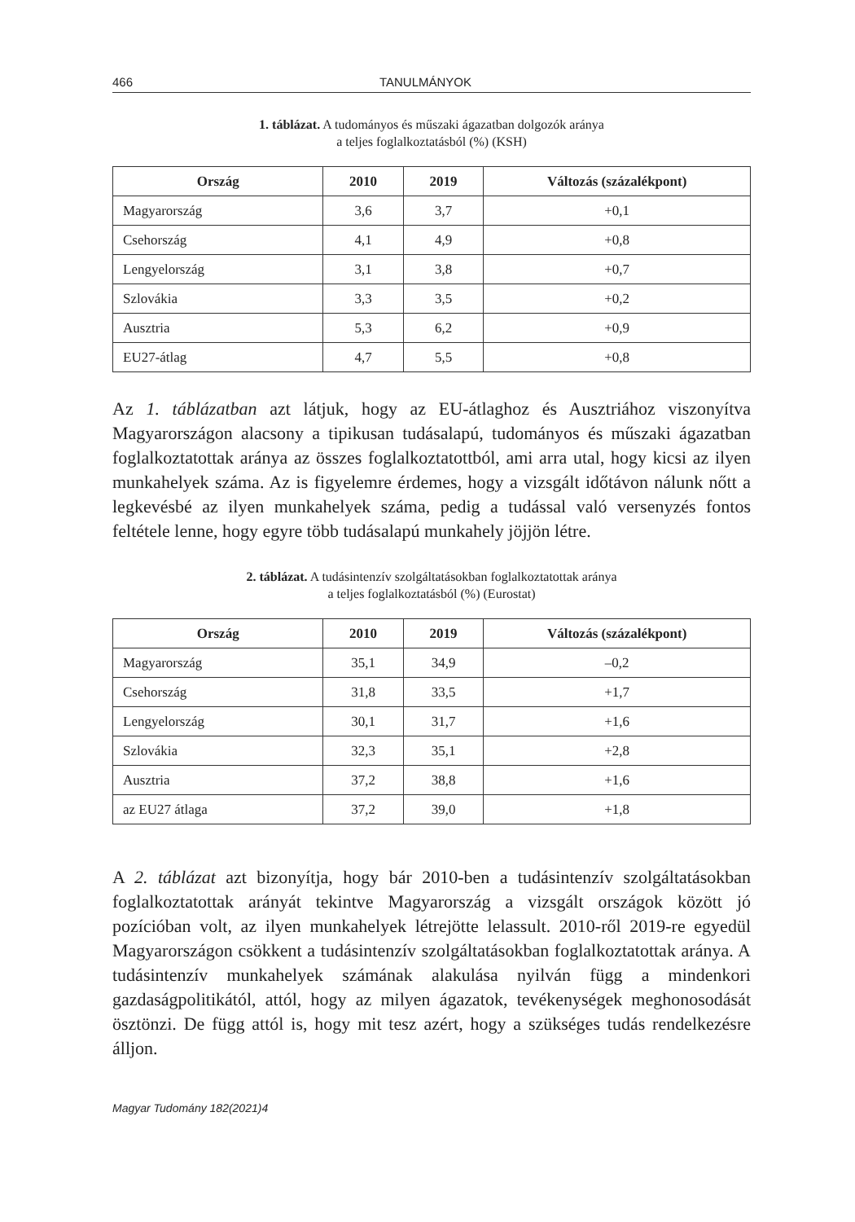466 TANULMÁNYOK
1. táblázat. A tudományos és műszaki ágazatban dolgozók aránya
a teljes foglalkoztatásból (%) (KSH)
| Ország | 2010 | 2019 | Változás (százalékpont) |
| --- | --- | --- | --- |
| Magyarország | 3,6 | 3,7 | +0,1 |
| Csehország | 4,1 | 4,9 | +0,8 |
| Lengyelország | 3,1 | 3,8 | +0,7 |
| Szlovákia | 3,3 | 3,5 | +0,2 |
| Ausztria | 5,3 | 6,2 | +0,9 |
| EU27-átlag | 4,7 | 5,5 | +0,8 |
Az 1. táblázatban azt látjuk, hogy az EU-átlaghoz és Ausztriához viszonyítva Magyarországon alacsony a tipikusan tudásalapú, tudományos és műszaki ága­zatban foglalkoztatottak aránya az összes foglalkoztatottból, ami arra utal, hogy kicsi az ilyen munkahelyek száma. Az is figyelemre érdemes, hogy a vizsgált időtávon nálunk nőtt a legkevésbé az ilyen munkahelyek száma, pedig a tudással való versenyzés fontos feltétele lenne, hogy egyre több tudásalapú munkahely jöjjön létre.
2. táblázat. A tudásintenzív szolgáltatásokban foglalkoztatottak aránya
a teljes foglalkoztatásból (%) (Eurostat)
| Ország | 2010 | 2019 | Változás (százalékpont) |
| --- | --- | --- | --- |
| Magyarország | 35,1 | 34,9 | –0,2 |
| Csehország | 31,8 | 33,5 | +1,7 |
| Lengyelország | 30,1 | 31,7 | +1,6 |
| Szlovákia | 32,3 | 35,1 | +2,8 |
| Ausztria | 37,2 | 38,8 | +1,6 |
| az EU27 átlaga | 37,2 | 39,0 | +1,8 |
A 2. táblázat azt bizonyítja, hogy bár 2010-ben a tudásintenzív szolgáltatások­ban foglalkoztatottak arányát tekintve Magyarország a vizsgált országok között jó pozícióban volt, az ilyen munkahelyek létrejötte lelassult. 2010-ről 2019-re egyedül Magyarországon csökkent a tudásintenzív szolgáltatásokban foglalkoz­tatottak aránya. A tudásintenzív munkahelyek számának alakulása nyilván függ a mindenkori gazdaságpolitikától, attól, hogy az milyen ágazatok, tevékenységek meghonosodását ösztönzi. De függ attól is, hogy mit tesz azért, hogy a szükséges tudás rendelkezésre álljon.
Magyar Tudomány 182(2021)4